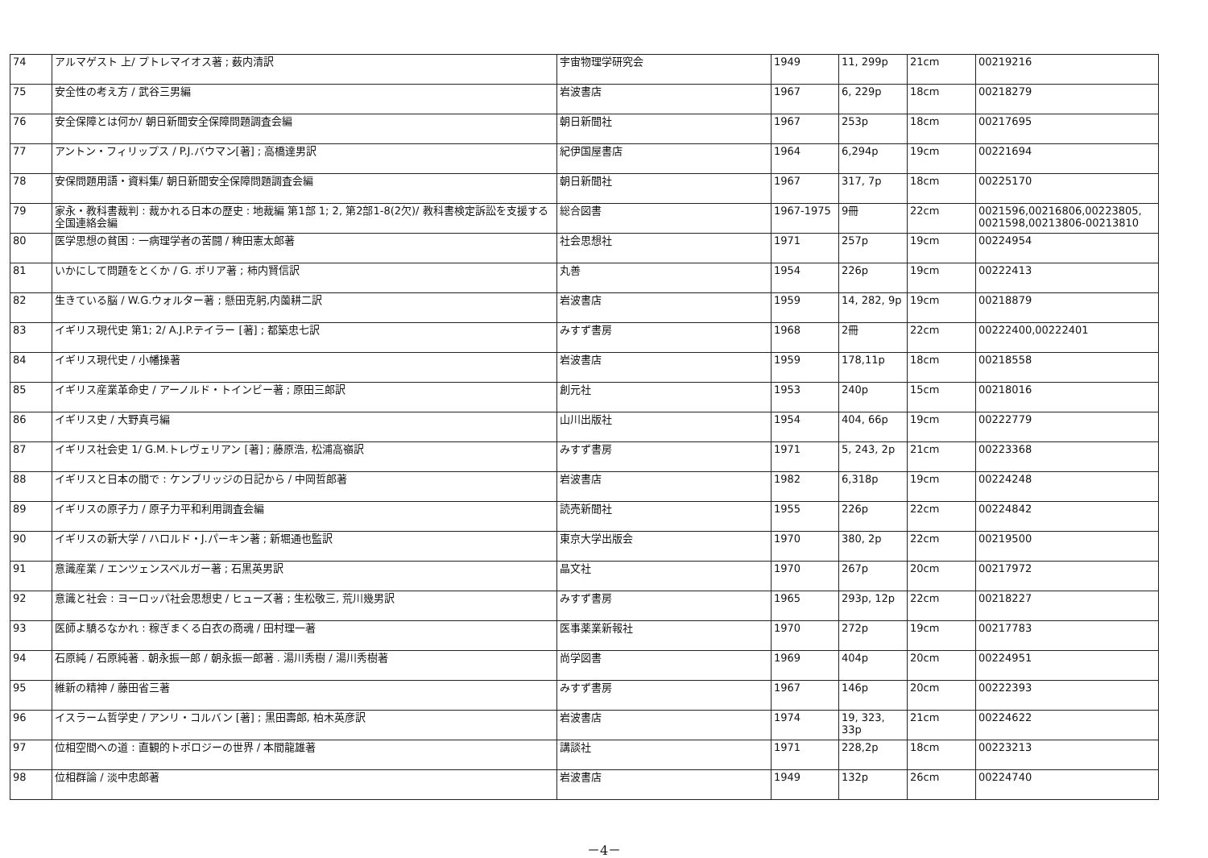| 74 | アルマゲスト 上/ プトレマイオス著 ; 薮内清訳 | 宇宙物理学研究会 | 1949 | 11, 299p | 21cm | 00219216 |
| 75 | 安全性の考え方 / 武谷三男編 | 岩波書店 | 1967 | 6, 229p | 18cm | 00218279 |
| 76 | 安全保障とは何か/ 朝日新聞安全保障問題調査会編 | 朝日新聞社 | 1967 | 253p | 18cm | 00217695 |
| 77 | アントン・フィリップス / P.J.バウマン[著] ; 高橋達男訳 | 紀伊国屋書店 | 1964 | 6,294p | 19cm | 00221694 |
| 78 | 安保問題用語・資料集/ 朝日新聞安全保障問題調査会編 | 朝日新聞社 | 1967 | 317, 7p | 18cm | 00225170 |
| 79 | 家永・教科書裁判 : 裁かれる日本の歴史 : 地裁編 第1部 1; 2, 第2部1-8(2欠)/ 教科書検定訴訟を支援する全国連絡会編 | 総合図書 | 1967-1975 | 9冊 | 22cm | 0021596,00216806,00223805, 0021598,00213806-00213810 |
| 80 | 医学思想の貧困 : 一病理学者の苦闘 / 稗田憲太郎著 | 社会思想社 | 1971 | 257p | 19cm | 00224954 |
| 81 | いかにして問題をとくか / G. ポリア著 ; 柿内賢信訳 | 丸善 | 1954 | 226p | 19cm | 00222413 |
| 82 | 生きている脳 / W.G.ウォルター著 ; 懸田克躬,内薗耕二訳 | 岩波書店 | 1959 | 14, 282, 9p | 19cm | 00218879 |
| 83 | イギリス現代史 第1; 2/ A.J.P.テイラー [著] ; 都築忠七訳 | みすず書房 | 1968 | 2冊 | 22cm | 00222400,00222401 |
| 84 | イギリス現代史 / 小幡操著 | 岩波書店 | 1959 | 178,11p | 18cm | 00218558 |
| 85 | イギリス産業革命史 / アーノルド・トインビー著 ; 原田三郎訳 | 創元社 | 1953 | 240p | 15cm | 00218016 |
| 86 | イギリス史 / 大野真弓編 | 山川出版社 | 1954 | 404, 66p | 19cm | 00222779 |
| 87 | イギリス社会史 1/ G.M.トレヴェリアン [著] ; 藤原浩, 松浦高嶺訳 | みすず書房 | 1971 | 5, 243, 2p | 21cm | 00223368 |
| 88 | イギリスと日本の間で : ケンブリッジの日記から / 中岡哲郎著 | 岩波書店 | 1982 | 6,318p | 19cm | 00224248 |
| 89 | イギリスの原子力 / 原子力平和利用調査会編 | 読売新聞社 | 1955 | 226p | 22cm | 00224842 |
| 90 | イギリスの新大学 / ハロルド・J.パーキン著 ; 新堀通也監訳 | 東京大学出版会 | 1970 | 380, 2p | 22cm | 00219500 |
| 91 | 意識産業 / エンツェンスベルガー著 ; 石黒英男訳 | 晶文社 | 1970 | 267p | 20cm | 00217972 |
| 92 | 意識と社会 : ヨーロッパ社会思想史 / ヒューズ著 ; 生松敬三, 荒川幾男訳 | みすず書房 | 1965 | 293p, 12p | 22cm | 00218227 |
| 93 | 医師よ驕るなかれ : 稼ぎまくる白衣の商魂 / 田村理一著 | 医事薬業新報社 | 1970 | 272p | 19cm | 00217783 |
| 94 | 石原純 / 石原純著 . 朝永振一郎 / 朝永振一郎著 . 湯川秀樹 / 湯川秀樹著 | 尚学図書 | 1969 | 404p | 20cm | 00224951 |
| 95 | 維新の精神 / 藤田省三著 | みすず書房 | 1967 | 146p | 20cm | 00222393 |
| 96 | イスラーム哲学史 / アンリ・コルバン [著] ; 黒田壽郎, 柏木英彦訳 | 岩波書店 | 1974 | 19, 323, 33p | 21cm | 00224622 |
| 97 | 位相空間への道 : 直観的トポロジーの世界 / 本間龍雄著 | 講談社 | 1971 | 228,2p | 18cm | 00223213 |
| 98 | 位相群論 / 淡中忠郎著 | 岩波書店 | 1949 | 132p | 26cm | 00224740 |
－4－